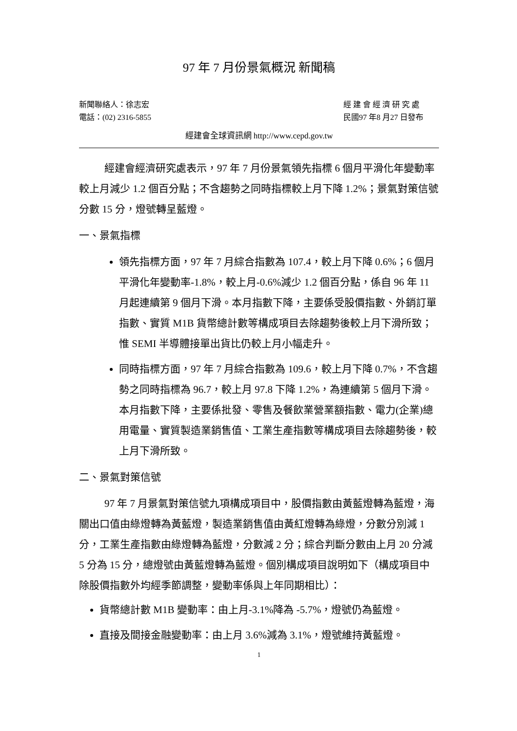97 年 7 月份景氣概況 新聞稿
新聞聯絡人：徐志宏
電話：(02) 2316-5855
經 建 會 經 濟 研 究 處
民國97 年8 月27 日發布
經建會全球資訊網 http://www.cepd.gov.tw
經建會經濟研究處表示，97 年 7 月份景氣領先指標 6 個月平滑化年變動率較上月減少 1.2 個百分點；不含趨勢之同時指標較上月下降 1.2%；景氣對策信號分數 15 分，燈號轉呈藍燈。
一、景氣指標
領先指標方面，97 年 7 月綜合指數為 107.4，較上月下降 0.6%；6 個月平滑化年變動率-1.8%，較上月-0.6%減少 1.2 個百分點，係自 96 年 11 月起連續第 9 個月下滑。本月指數下降，主要係受股價指數、外銷訂單指數、實質 M1B 貨幣總計數等構成項目去除趨勢後較上月下滑所致；惟 SEMI 半導體接單出貨比仍較上月小幅走升。
同時指標方面，97 年 7 月綜合指數為 109.6，較上月下降 0.7%，不含趨勢之同時指標為 96.7，較上月 97.8 下降 1.2%，為連續第 5 個月下滑。本月指數下降，主要係批發、零售及餐飲業營業額指數、電力(企業)總用電量、實質製造業銷售值、工業生產指數等構成項目去除趨勢後，較上月下滑所致。
二、景氣對策信號
97 年 7 月景氣對策信號九項構成項目中，股價指數由黃藍燈轉為藍燈，海關出口值由綠燈轉為黃藍燈，製造業銷售值由黃紅燈轉為綠燈，分數分別減 1 分，工業生產指數由綠燈轉為藍燈，分數減 2 分；綜合判斷分數由上月 20 分減 5 分為 15 分，總燈號由黃藍燈轉為藍燈。個別構成項目說明如下（構成項目中除股價指數外均經季節調整，變動率係與上年同期相比）：
貨幣總計數 M1B 變動率：由上月-3.1%降為 -5.7%，燈號仍為藍燈。
直接及間接金融變動率：由上月 3.6%減為 3.1%，燈號維持黃藍燈。
1